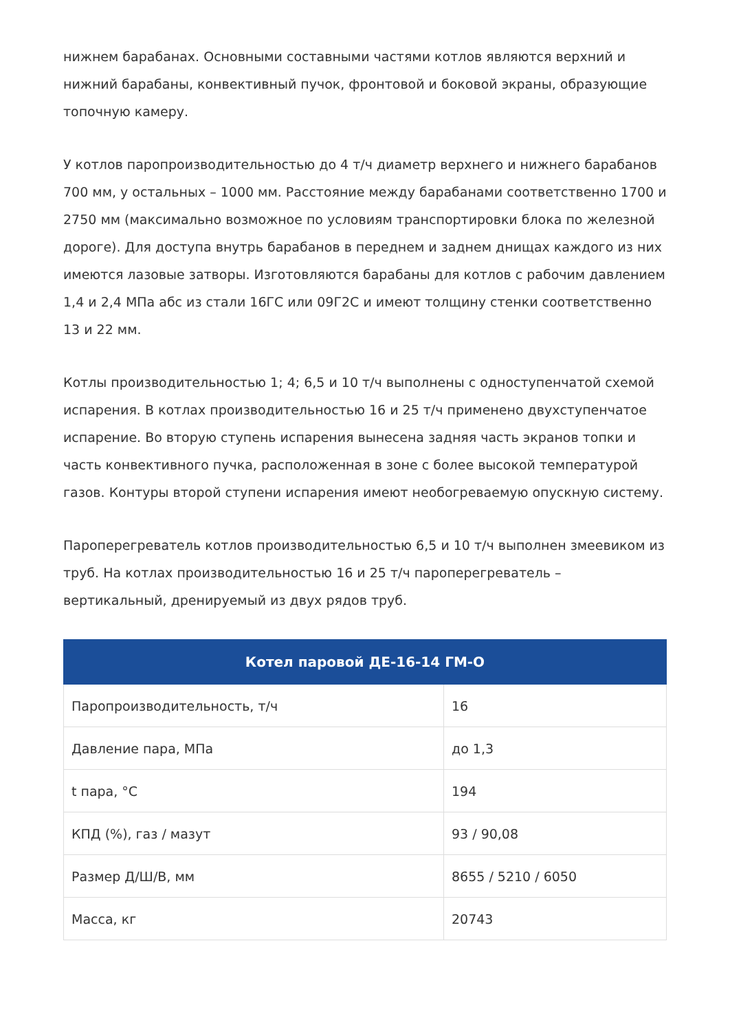нижнем барабанах. Основными составными частями котлов являются верхний и нижний барабаны, конвективный пучок, фронтовой и боковой экраны, образующие топочную камеру.
У котлов паропроизводительностью до 4 т/ч диаметр верхнего и нижнего барабанов 700 мм, у остальных – 1000 мм. Расстояние между барабанами соответственно 1700 и 2750 мм (максимально возможное по условиям транспортировки блока по железной дороге). Для доступа внутрь барабанов в переднем и заднем днищах каждого из них имеются лазовые затворы. Изготовляются барабаны для котлов с рабочим давлением 1,4 и 2,4 МПа абс из стали 16ГС или 09Г2С и имеют толщину стенки соответственно 13 и 22 мм.
Котлы производительностью 1; 4; 6,5 и 10 т/ч выполнены с одноступенчатой схемой испарения. В котлах производительностью 16 и 25 т/ч применено двухступенчатое испарение. Во вторую ступень испарения вынесена задняя часть экранов топки и часть конвективного пучка, расположенная в зоне с более высокой температурой газов. Контуры второй ступени испарения имеют необогреваемую опускную систему.
Пароперегреватель котлов производительностью 6,5 и 10 т/ч выполнен змеевиком из труб. На котлах производительностью 16 и 25 т/ч пароперегреватель – вертикальный, дренируемый из двух рядов труб.
| Котел паровой ДЕ-16-14 ГМ-О | |
| --- | --- |
| Паропроизводительность, т/ч | 16 |
| Давление пара, МПа | до 1,3 |
| t пара, °С | 194 |
| КПД (%), газ / мазут | 93 / 90,08 |
| Размер Д/Ш/В, мм | 8655 / 5210 / 6050 |
| Масса, кг | 20743 |